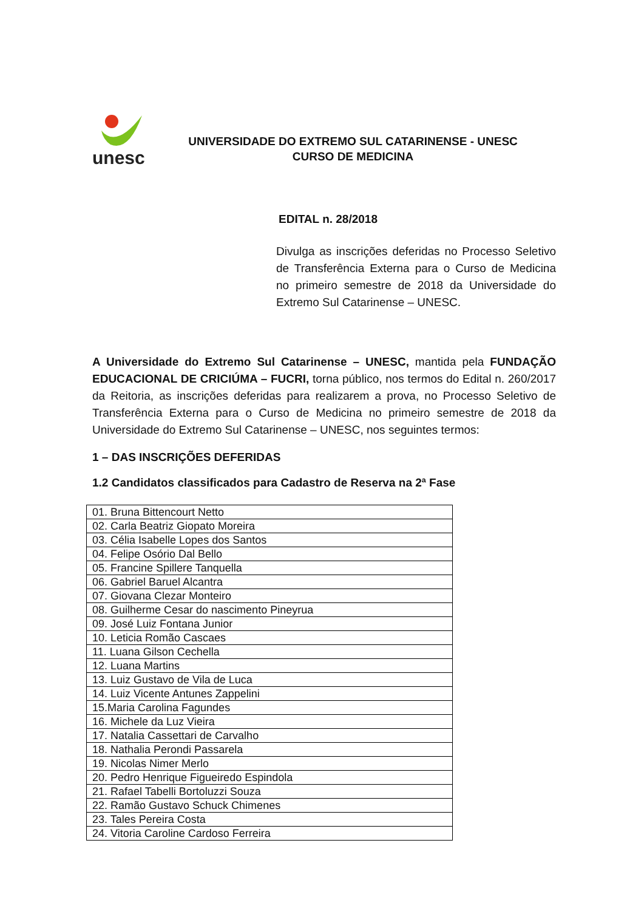unesc
UNIVERSIDADE DO EXTREMO SUL CATARINENSE - UNESC
CURSO DE MEDICINA
EDITAL n. 28/2018
Divulga as inscrições deferidas no Processo Seletivo de Transferência Externa para o Curso de Medicina no primeiro semestre de 2018 da Universidade do Extremo Sul Catarinense – UNESC.
A Universidade do Extremo Sul Catarinense – UNESC, mantida pela FUNDAÇÃO EDUCACIONAL DE CRICIÚMA – FUCRI, torna público, nos termos do Edital n. 260/2017 da Reitoria, as inscrições deferidas para realizarem a prova, no Processo Seletivo de Transferência Externa para o Curso de Medicina no primeiro semestre de 2018 da Universidade do Extremo Sul Catarinense – UNESC, nos seguintes termos:
1 – DAS INSCRIÇÕES DEFERIDAS
1.2 Candidatos classificados para Cadastro de Reserva na 2ª Fase
| 01. Bruna Bittencourt Netto |
| 02. Carla Beatriz Giopato Moreira |
| 03. Célia Isabelle Lopes dos Santos |
| 04. Felipe Osório Dal Bello |
| 05. Francine Spillere Tanquella |
| 06. Gabriel Baruel Alcantra |
| 07. Giovana Clezar Monteiro |
| 08. Guilherme Cesar do nascimento Pineyrua |
| 09. José Luiz Fontana Junior |
| 10. Leticia Romão Cascaes |
| 11. Luana Gilson Cechella |
| 12. Luana Martins |
| 13. Luiz Gustavo de Vila de Luca |
| 14. Luiz Vicente Antunes Zappelini |
| 15.Maria Carolina Fagundes |
| 16. Michele da Luz Vieira |
| 17. Natalia Cassettari de Carvalho |
| 18. Nathalia Perondi Passarela |
| 19. Nicolas Nimer Merlo |
| 20. Pedro Henrique Figueiredo Espindola |
| 21. Rafael Tabelli Bortoluzzi Souza |
| 22. Ramão Gustavo Schuck Chimenes |
| 23. Tales Pereira Costa |
| 24. Vitoria Caroline Cardoso Ferreira |